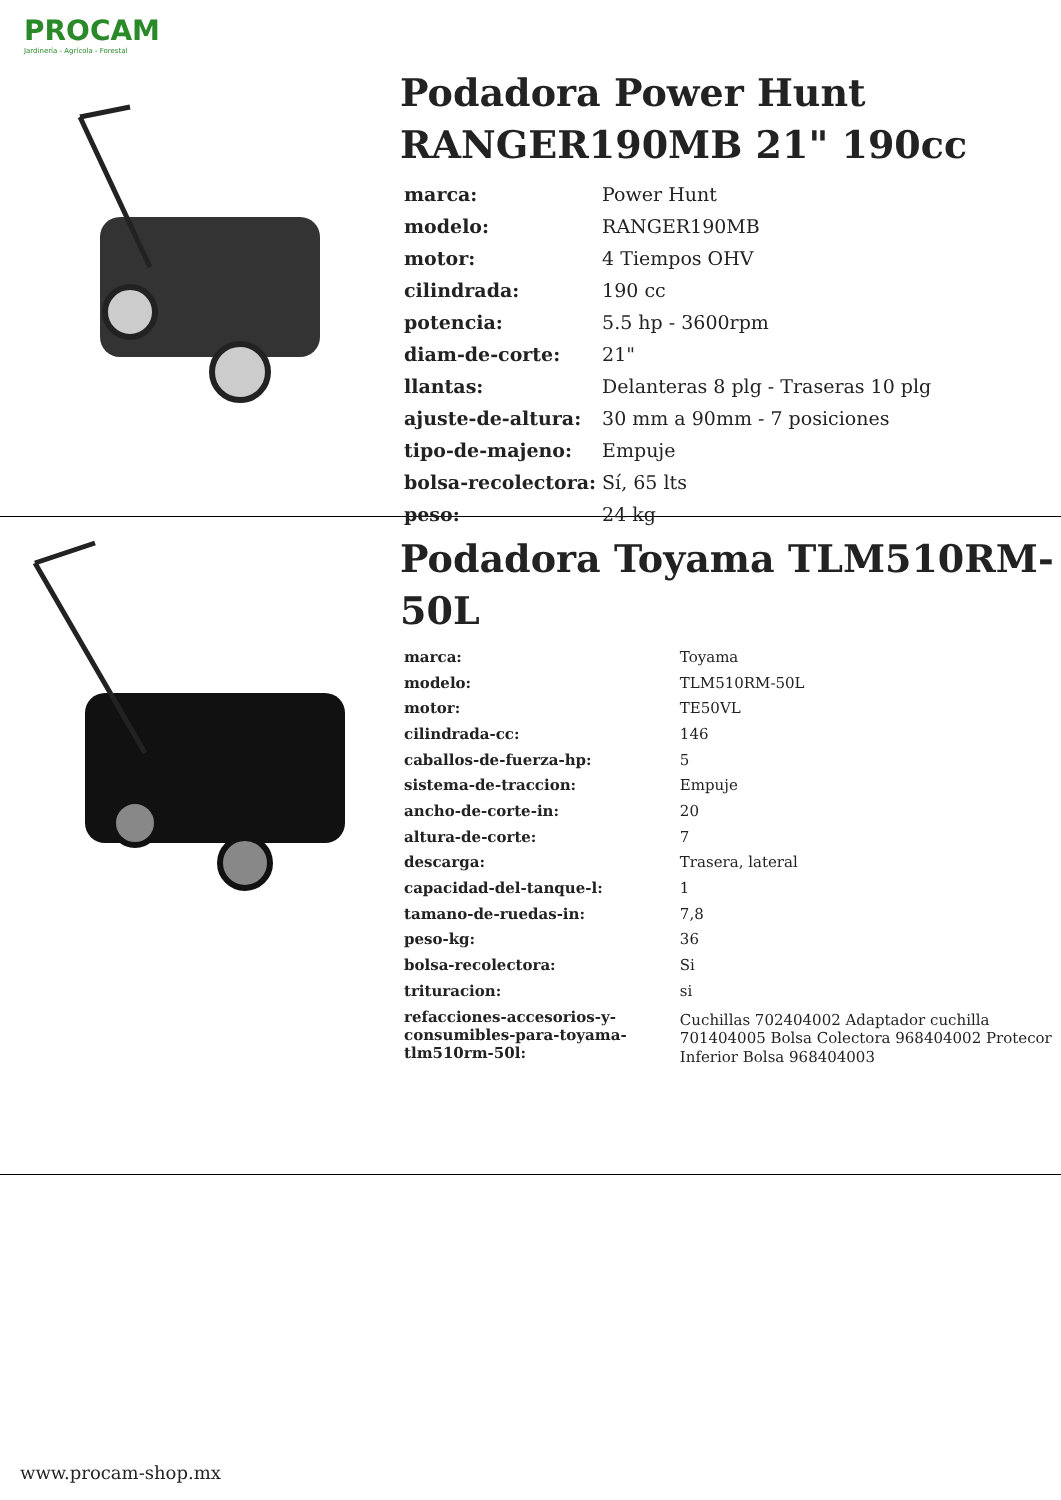PROCAM
Jardinería - Agrícola - Forestal
Podadora Power Hunt RANGER190MB 21" 190cc
| marca: | Power Hunt |
| modelo: | RANGER190MB |
| motor: | 4 Tiempos OHV |
| cilindrada: | 190 cc |
| potencia: | 5.5 hp - 3600rpm |
| diam-de-corte: | 21" |
| llantas: | Delanteras 8 plg - Traseras 10 plg |
| ajuste-de-altura: | 30 mm a 90mm - 7 posiciones |
| tipo-de-majeno: | Empuje |
| bolsa-recolectora: | Sí, 65 lts |
| peso: | 24 kg |
Podadora Toyama TLM510RM-50L
| marca: | Toyama |
| modelo: | TLM510RM-50L |
| motor: | TE50VL |
| cilindrada-cc: | 146 |
| caballos-de-fuerza-hp: | 5 |
| sistema-de-traccion: | Empuje |
| ancho-de-corte-in: | 20 |
| altura-de-corte: | 7 |
| descarga: | Trasera, lateral |
| capacidad-del-tanque-l: | 1 |
| tamano-de-ruedas-in: | 7,8 |
| peso-kg: | 36 |
| bolsa-recolectora: | Si |
| trituracion: | si |
| refacciones-accesorios-y-consumibles-para-toyama-tlm510rm-50l: | Cuchillas 702404002 Adaptador cuchilla 701404005 Bolsa Colectora 968404002 Protecor Inferior Bolsa 968404003 |
www.procam-shop.mx